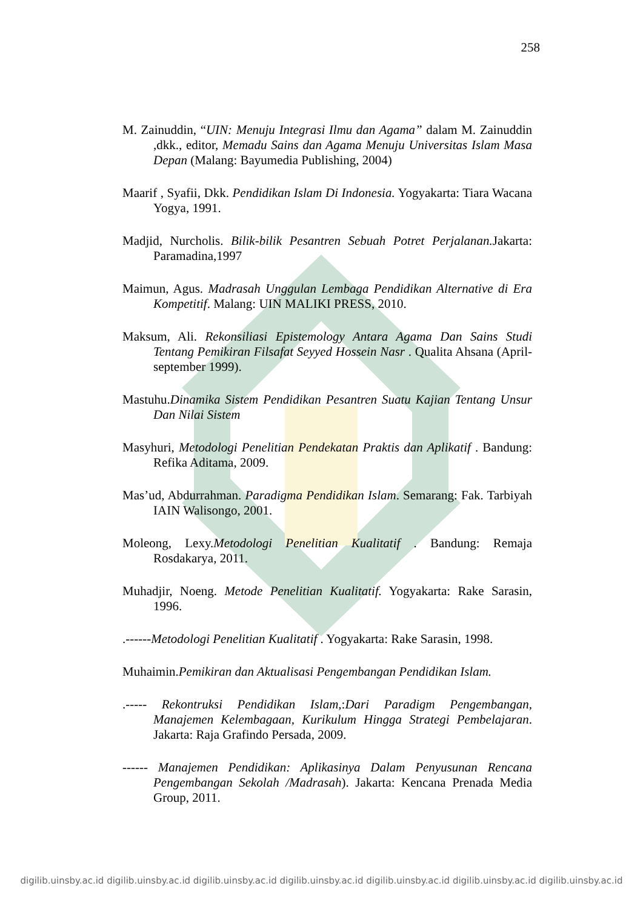258
M. Zainuddin, “UIN: Menuju Integrasi Ilmu dan Agama” dalam M. Zainuddin ,dkk., editor, Memadu Sains dan Agama Menuju Universitas Islam Masa Depan (Malang: Bayumedia Publishing, 2004)
Maarif , Syafii, Dkk. Pendidikan Islam Di Indonesia. Yogyakarta: Tiara Wacana Yogya, 1991.
Madjid, Nurcholis. Bilik-bilik Pesantren Sebuah Potret Perjalanan. Jakarta: Paramadina,1997
Maimun, Agus. Madrasah Unggulan Lembaga Pendidikan Alternative di Era Kompetitif. Malang: UIN MALIKI PRESS, 2010.
Maksum, Ali. Rekonsiliasi Epistemology Antara Agama Dan Sains Studi Tentang Pemikiran Filsafat Seyyed Hossein Nasr . Qualita Ahsana (April- september 1999).
Mastuhu.Dinamika Sistem Pendidikan Pesantren Suatu Kajian Tentang Unsur Dan Nilai Sistem
Masyhuri, Metodologi Penelitian Pendekatan Praktis dan Aplikatif . Bandung: Refika Aditama, 2009.
Mas’ud, Abdurrahman. Paradigma Pendidikan Islam. Semarang: Fak. Tarbiyah IAIN Walisongo, 2001.
Moleong, Lexy.Metodologi Penelitian Kualitatif . Bandung: Remaja Rosdakarya, 2011.
Muhadjir, Noeng. Metode Penelitian Kualitatif. Yogyakarta: Rake Sarasin, 1996.
.------Metodologi Penelitian Kualitatif . Yogyakarta: Rake Sarasin, 1998.
Muhaimin.Pemikiran dan Aktualisasi Pengembangan Pendidikan Islam.
.----- Rekontruksi Pendidikan Islam,:Dari Paradigm Pengembangan, Manajemen Kelembagaan, Kurikulum Hingga Strategi Pembelajaran. Jakarta: Raja Grafindo Persada, 2009.
------ Manajemen Pendidikan: Aplikasinya Dalam Penyusunan Rencana Pengembangan Sekolah /Madrasah). Jakarta: Kencana Prenada Media Group, 2011.
digilib.uinsby.ac.id digilib.uinsby.ac.id digilib.uinsby.ac.id digilib.uinsby.ac.id digilib.uinsby.ac.id digilib.uinsby.ac.id digilib.uinsby.ac.id